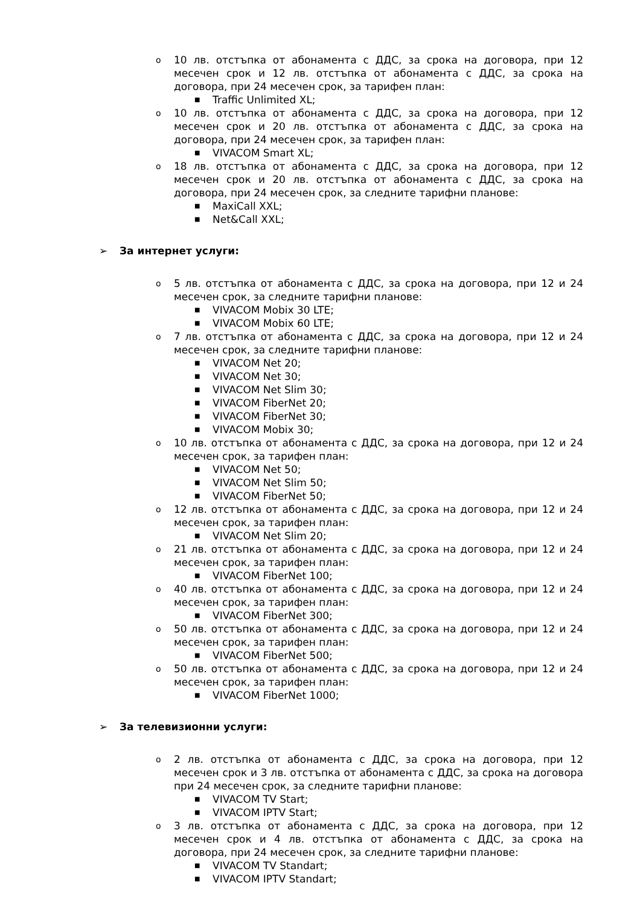o 10 лв. отстъпка от абонамента с ДДС, за срока на договора, при 12 месечен срок и 12 лв. отстъпка от абонамента с ДДС, за срока на договора, при 24 месечен срок, за тарифен план:
■ Traffic Unlimited XL;
o 10 лв. отстъпка от абонамента с ДДС, за срока на договора, при 12 месечен срок и 20 лв. отстъпка от абонамента с ДДС, за срока на договора, при 24 месечен срок, за тарифен план:
■ VIVACOM Smart XL;
o 18 лв. отстъпка от абонамента с ДДС, за срока на договора, при 12 месечен срок и 20 лв. отстъпка от абонамента с ДДС, за срока на договора, при 24 месечен срок, за следните тарифни планове:
■ MaxiCall XXL;
■ Net&Call XXL;
➢ За интернет услуги:
o 5 лв. отстъпка от абонамента с ДДС, за срока на договора, при 12 и 24 месечен срок, за следните тарифни планове:
■ VIVACOM Mobix 30 LTE;
■ VIVACOM Mobix 60 LTE;
o 7 лв. отстъпка от абонамента с ДДС, за срока на договора, при 12 и 24 месечен срок, за следните тарифни планове:
■ VIVACOM Net 20;
■ VIVACOM Net 30;
■ VIVACOM Net Slim 30;
■ VIVACOM FiberNet 20;
■ VIVACOM FiberNet 30;
■ VIVACOM Mobix 30;
o 10 лв. отстъпка от абонамента с ДДС, за срока на договора, при 12 и 24 месечен срок, за тарифен план:
■ VIVACOM Net 50;
■ VIVACOM Net Slim 50;
■ VIVACOM FiberNet 50;
o 12 лв. отстъпка от абонамента с ДДС, за срока на договора, при 12 и 24 месечен срок, за тарифен план:
■ VIVACOM Net Slim 20;
o 21 лв. отстъпка от абонамента с ДДС, за срока на договора, при 12 и 24 месечен срок, за тарифен план:
■ VIVACOM FiberNet 100;
o 40 лв. отстъпка от абонамента с ДДС, за срока на договора, при 12 и 24 месечен срок, за тарифен план:
■ VIVACOM FiberNet 300;
o 50 лв. отстъпка от абонамента с ДДС, за срока на договора, при 12 и 24 месечен срок, за тарифен план:
■ VIVACOM FiberNet 500;
o 50 лв. отстъпка от абонамента с ДДС, за срока на договора, при 12 и 24 месечен срок, за тарифен план:
■ VIVACOM FiberNet 1000;
➢ За телевизионни услуги:
o 2 лв. отстъпка от абонамента с ДДС, за срока на договора, при 12 месечен срок и 3 лв. отстъпка от абонамента с ДДС, за срока на договора при 24 месечен срок, за следните тарифни планове:
■ VIVACOM TV Start;
■ VIVACOM IPTV Start;
o 3 лв. отстъпка от абонамента с ДДС, за срока на договора, при 12 месечен срок и 4 лв. отстъпка от абонамента с ДДС, за срока на договора, при 24 месечен срок, за следните тарифни планове:
■ VIVACOM TV Standart;
■ VIVACOM IPTV Standart;